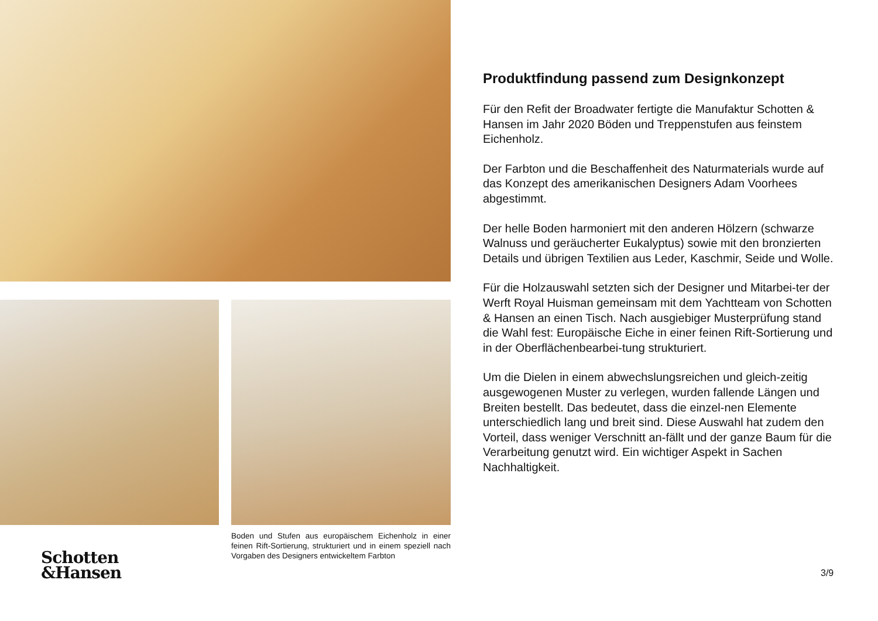Boden und Stufen aus europäischem Eichenholz in einer feinen Rift-Sortierung, strukturiert und in einem speziell nach Vorgaben des Designers entwickeltem Farbton
Schotten
&Hansen
Produktfindung passend zum Designkonzept
Für den Refit der Broadwater fertigte die Manufaktur Schotten & Hansen im Jahr 2020 Böden und Treppenstufen aus feinstem Eichenholz.
Der Farbton und die Beschaffenheit des Naturmaterials wurde auf das Konzept des amerikanischen Designers Adam Voorhees abgestimmt.
Der helle Boden harmoniert mit den anderen Hölzern (schwarze Walnuss und geräucherter Eukalyptus) sowie mit den bronzierten Details und übrigen Textilien aus Leder, Kaschmir, Seide und Wolle.
Für die Holzauswahl setzten sich der Designer und Mitarbei-ter der Werft Royal Huisman gemeinsam mit dem Yachtteam von Schotten & Hansen an einen Tisch. Nach ausgiebiger Musterprüfung stand die Wahl fest: Europäische Eiche in einer feinen Rift-Sortierung und in der Oberflächenbearbei-tung strukturiert.
Um die Dielen in einem abwechslungsreichen und gleich-zeitig ausgewogenen Muster zu verlegen, wurden fallende Längen und Breiten bestellt. Das bedeutet, dass die einzel-nen Elemente unterschiedlich lang und breit sind. Diese Auswahl hat zudem den Vorteil, dass weniger Verschnitt an-fällt und der ganze Baum für die Verarbeitung genutzt wird. Ein wichtiger Aspekt in Sachen Nachhaltigkeit.
3/9